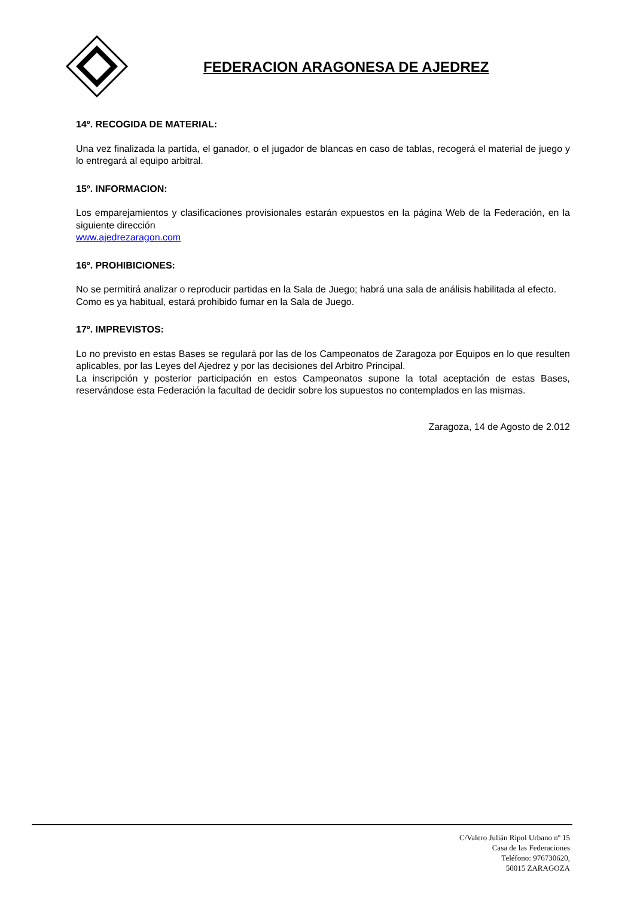FEDERACION ARAGONESA DE AJEDREZ
14º. RECOGIDA DE MATERIAL:
Una vez finalizada la partida, el ganador, o el jugador de blancas en caso de tablas, recogerá el material de juego y lo entregará al equipo arbitral.
15º. INFORMACION:
Los emparejamientos y clasificaciones provisionales estarán expuestos en la página Web de la Federación, en la siguiente dirección
www.ajedrezaragon.com
16º. PROHIBICIONES:
No se permitirá analizar o reproducir partidas en la Sala de Juego; habrá una sala de análisis habilitada al efecto.
Como es ya habitual, estará prohibido fumar en la Sala de Juego.
17º. IMPREVISTOS:
Lo no previsto en estas Bases se regulará por las de los Campeonatos de Zaragoza por Equipos en lo que resulten aplicables, por las Leyes del Ajedrez y por las decisiones del Arbitro Principal.
La inscripción y posterior participación en estos Campeonatos supone la total aceptación de estas Bases, reservándose esta Federación la facultad de decidir sobre los supuestos no contemplados en las mismas.
Zaragoza, 14 de Agosto de 2.012
C/Valero Julián Ripol Urbano nº 15
Casa de las Federaciones
Teléfono: 976730620,
50015 ZARAGOZA